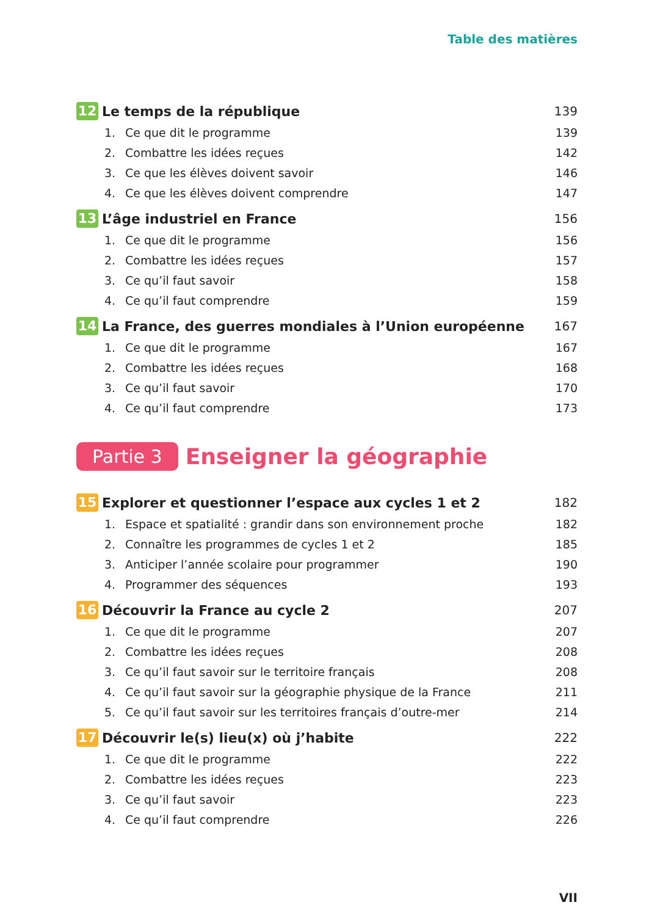Table des matières
12 Le temps de la république 139
1. Ce que dit le programme 139
2. Combattre les idées reçues 142
3. Ce que les élèves doivent savoir 146
4. Ce que les élèves doivent comprendre 147
13 L’âge industriel en France 156
1. Ce que dit le programme 156
2. Combattre les idées reçues 157
3. Ce qu’il faut savoir 158
4. Ce qu’il faut comprendre 159
14 La France, des guerres mondiales à l’Union européenne 167
1. Ce que dit le programme 167
2. Combattre les idées reçues 168
3. Ce qu’il faut savoir 170
4. Ce qu’il faut comprendre 173
Partie 3 Enseigner la géographie
15 Explorer et questionner l’espace aux cycles 1 et 2 182
1. Espace et spatialité : grandir dans son environnement proche 182
2. Connaître les programmes de cycles 1 et 2 185
3. Anticiper l’année scolaire pour programmer 190
4. Programmer des séquences 193
16 Découvrir la France au cycle 2 207
1. Ce que dit le programme 207
2. Combattre les idées reçues 208
3. Ce qu’il faut savoir sur le territoire français 208
4. Ce qu’il faut savoir sur la géographie physique de la France 211
5. Ce qu’il faut savoir sur les territoires français d’outre-mer 214
17 Découvrir le(s) lieu(x) où j’habite 222
1. Ce que dit le programme 222
2. Combattre les idées reçues 223
3. Ce qu’il faut savoir 223
4. Ce qu’il faut comprendre 226
VII